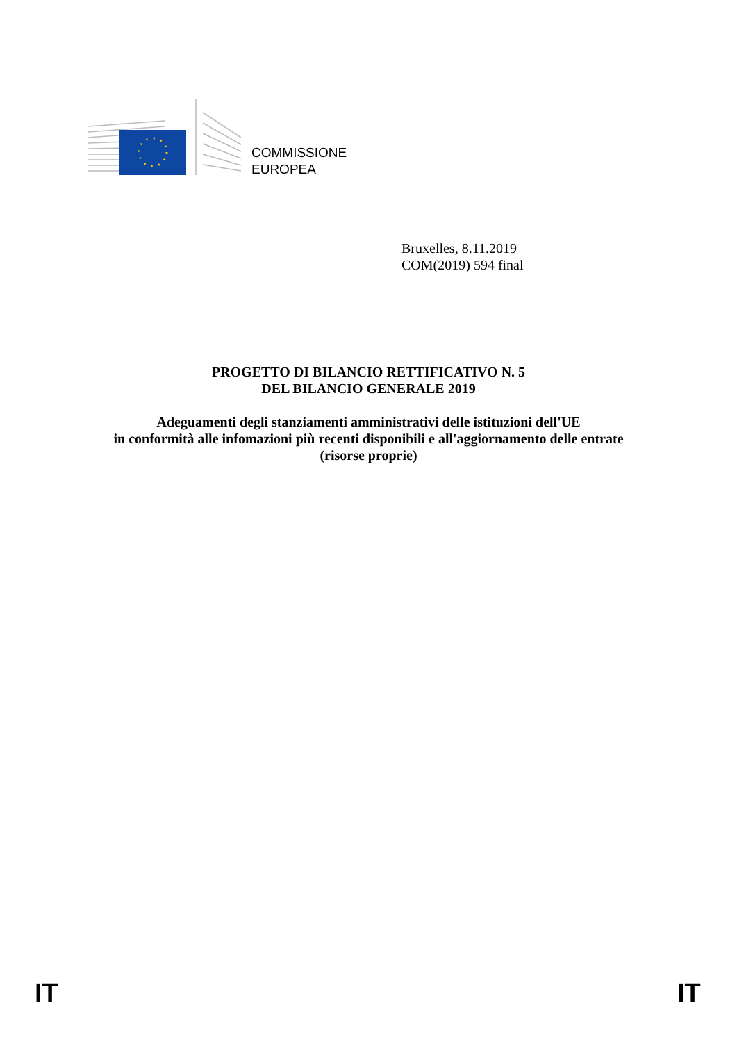COMMISSIONE
EUROPEA
Bruxelles, 8.11.2019
COM(2019) 594 final
PROGETTO DI BILANCIO RETTIFICATIVO N. 5
DEL BILANCIO GENERALE 2019
Adeguamenti degli stanziamenti amministrativi delle istituzioni dell'UE
in conformità alle infomazioni più recenti disponibili e all'aggiornamento delle entrate
(risorse proprie)
IT IT